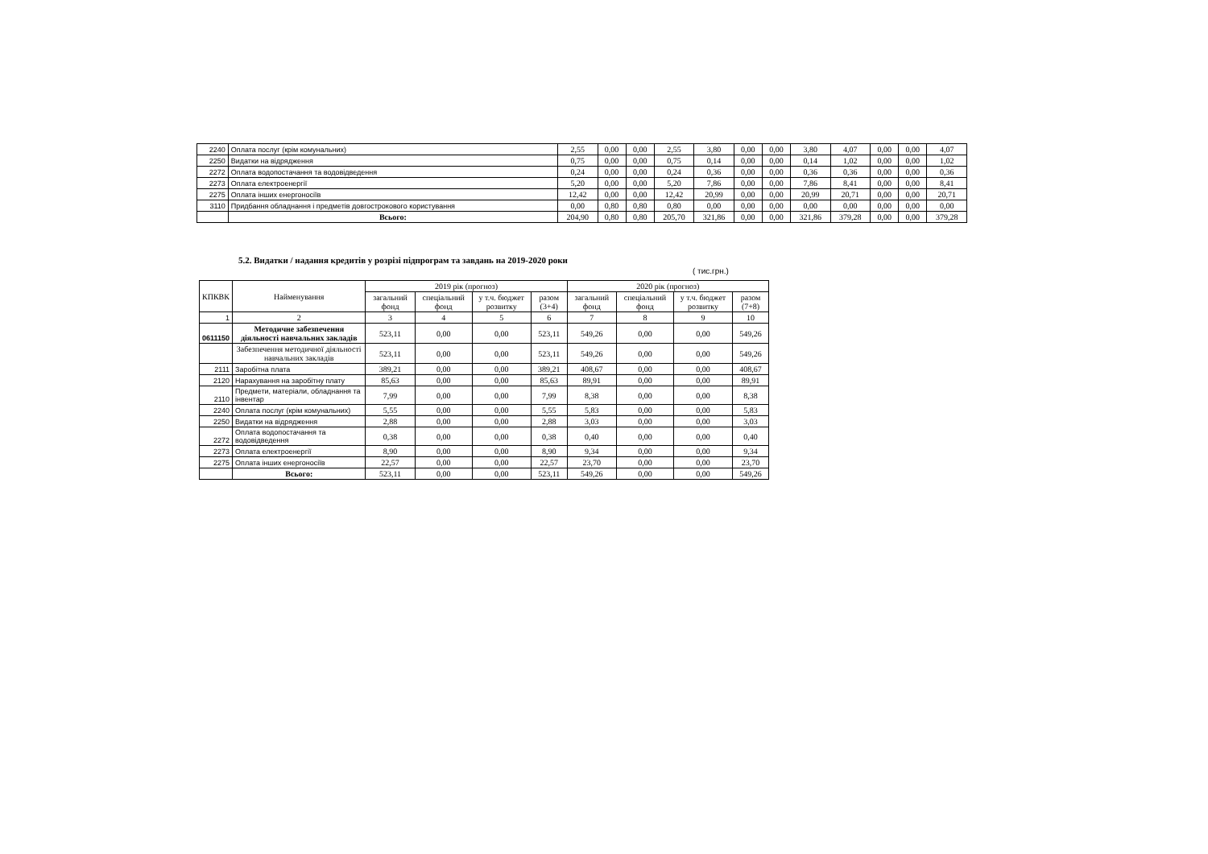| 2240 | Оплата послуг (крім комунальних) | 2,55 | 0,00 | 0,00 | 2,55 | 3,80 | 0,00 | 0,00 | 3,80 | 4,07 | 0,00 | 0,00 | 4,07 |
| 2250 | Видатки на відрядження | 0,75 | 0,00 | 0,00 | 0,75 | 0,14 | 0,00 | 0,00 | 0,14 | 1,02 | 0,00 | 0,00 | 1,02 |
| 2272 | Оплата водопостачання та водовідведення | 0,24 | 0,00 | 0,00 | 0,24 | 0,36 | 0,00 | 0,00 | 0,36 | 0,36 | 0,00 | 0,00 | 0,36 |
| 2273 | Оплата електроенергії | 5,20 | 0,00 | 0,00 | 5,20 | 7,86 | 0,00 | 0,00 | 7,86 | 8,41 | 0,00 | 0,00 | 8,41 |
| 2275 | Оплата інших енергоносіїв | 12,42 | 0,00 | 0,00 | 12,42 | 20,99 | 0,00 | 0,00 | 20,99 | 20,71 | 0,00 | 0,00 | 20,71 |
| 3110 | Придбання обладнання і предметів довгострокового користування | 0,00 | 0,80 | 0,80 | 0,80 | 0,00 | 0,00 | 0,00 | 0,00 | 0,00 | 0,00 | 0,00 | 0,00 |
| | Всього: | 204,90 | 0,80 | 0,80 | 205,70 | 321,86 | 0,00 | 0,00 | 321,86 | 379,28 | 0,00 | 0,00 | 379,28 |
5.2. Видатки / надання кредитів у розрізі підпрограм та завдань на 2019-2020 роки
( тис.грн.)
| КПКВК | Найменування | 2019 рік (прогноз) | | | | 2020 рік (прогноз) | | | |
| --- | --- | --- | --- | --- | --- | --- | --- | --- | --- |
| | | загальний фонд | спеціальний фонд | у т.ч. бюджет розвитку | разом (3+4) | загальний фонд | спеціальний фонд | у т.ч. бюджет розвитку | разом (7+8) |
| 1 | 2 | 3 | 4 | 5 | 6 | 7 | 8 | 9 | 10 |
| 0611150 | Методичне забезпечення діяльності навчальних закладів | 523,11 | 0,00 | 0,00 | 523,11 | 549,26 | 0,00 | 0,00 | 549,26 |
| | Забезпечення методичної діяльності навчальних закладів | 523,11 | 0,00 | 0,00 | 523,11 | 549,26 | 0,00 | 0,00 | 549,26 |
| 2111 | Заробітна плата | 389,21 | 0,00 | 0,00 | 389,21 | 408,67 | 0,00 | 0,00 | 408,67 |
| 2120 | Нарахування на заробітну плату | 85,63 | 0,00 | 0,00 | 85,63 | 89,91 | 0,00 | 0,00 | 89,91 |
| 2110 | Предмети, матеріали, обладнання та інвентар | 7,99 | 0,00 | 0,00 | 7,99 | 8,38 | 0,00 | 0,00 | 8,38 |
| 2240 | Оплата послуг (крім комунальних) | 5,55 | 0,00 | 0,00 | 5,55 | 5,83 | 0,00 | 0,00 | 5,83 |
| 2250 | Видатки на відрядження | 2,88 | 0,00 | 0,00 | 2,88 | 3,03 | 0,00 | 0,00 | 3,03 |
| 2272 | Оплата водопостачання та водовідведення | 0,38 | 0,00 | 0,00 | 0,38 | 0,40 | 0,00 | 0,00 | 0,40 |
| 2273 | Оплата електроенергії | 8,90 | 0,00 | 0,00 | 8,90 | 9,34 | 0,00 | 0,00 | 9,34 |
| 2275 | Оплата інших енергоносіїв | 22,57 | 0,00 | 0,00 | 22,57 | 23,70 | 0,00 | 0,00 | 23,70 |
| | Всього: | 523,11 | 0,00 | 0,00 | 523,11 | 549,26 | 0,00 | 0,00 | 549,26 |